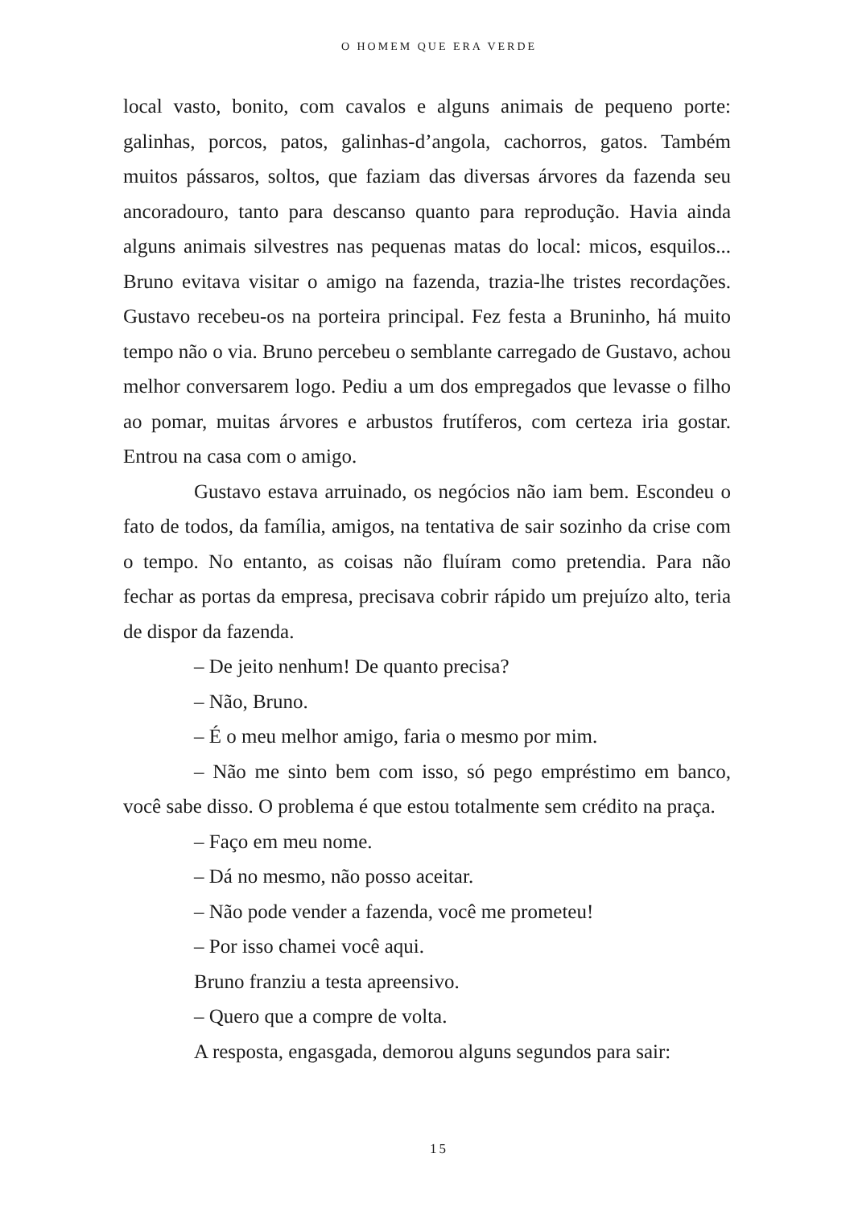O HOMEM QUE ERA VERDE
local vasto, bonito, com cavalos e alguns animais de pequeno porte: galinhas, porcos, patos, galinhas-d’angola, cachorros, gatos. Também muitos pássaros, soltos, que faziam das diversas árvores da fazenda seu ancoradouro, tanto para descanso quanto para reprodução. Havia ainda alguns animais silvestres nas pequenas matas do local: micos, esquilos... Bruno evitava visitar o amigo na fazenda, trazia-lhe tristes recordações. Gustavo recebeu-os na porteira principal. Fez festa a Bruninho, há muito tempo não o via. Bruno percebeu o semblante carregado de Gustavo, achou melhor conversarem logo. Pediu a um dos empregados que levasse o filho ao pomar, muitas árvores e arbustos frutíferos, com certeza iria gostar. Entrou na casa com o amigo.
Gustavo estava arruinado, os negócios não iam bem. Escondeu o fato de todos, da família, amigos, na tentativa de sair sozinho da crise com o tempo. No entanto, as coisas não fluíram como pretendia. Para não fechar as portas da empresa, precisava cobrir rápido um prejuízo alto, teria de dispor da fazenda.
– De jeito nenhum! De quanto precisa?
– Não, Bruno.
– É o meu melhor amigo, faria o mesmo por mim.
– Não me sinto bem com isso, só pego empréstimo em banco, você sabe disso. O problema é que estou totalmente sem crédito na praça.
– Faço em meu nome.
– Dá no mesmo, não posso aceitar.
– Não pode vender a fazenda, você me prometeu!
– Por isso chamei você aqui.
Bruno franziu a testa apreensivo.
– Quero que a compre de volta.
A resposta, engasgada, demorou alguns segundos para sair:
15